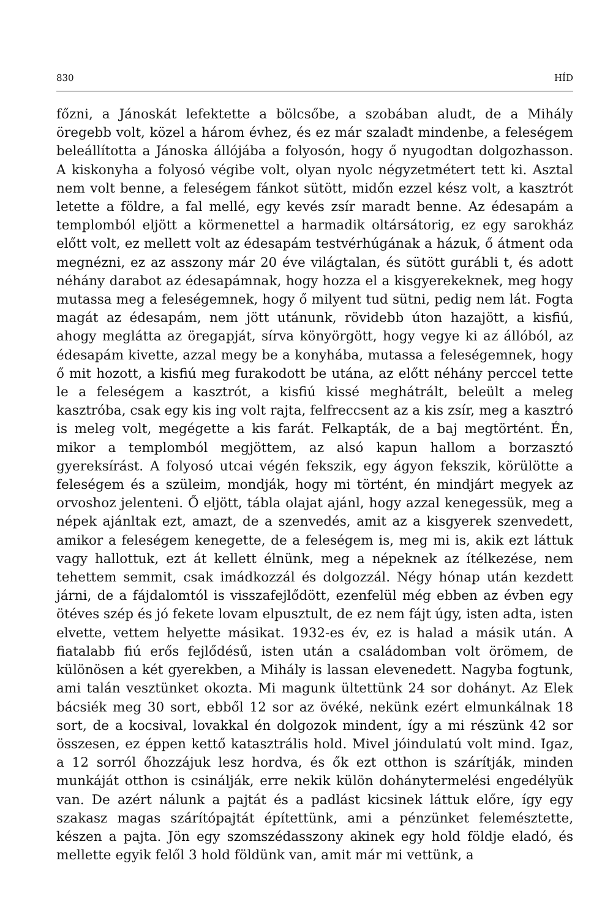830 HÍD
főzni, a Jánoskát lefektette a bölcsőbe, a szobában aludt, de a Mihály öregebb volt, közel a három évhez, és ez már szaladt mindenbe, a feleségem beleállította a Jánoska állójába a folyosón, hogy ő nyugodtan dolgozhasson. A kiskonyha a folyosó végibe volt, olyan nyolc négyzetmétert tett ki. Asztal nem volt benne, a feleségem fánkot sütött, midőn ezzel kész volt, a kasztrót letette a földre, a fal mellé, egy kevés zsír maradt benne. Az édesapám a templomból eljött a körmenettel a harmadik oltársátorig, ez egy sarokház előtt volt, ez mellett volt az édesapám testvérhúgának a házuk, ő átment oda megnézni, ez az asszony már 20 éve világtalan, és sütött gurábli t, és adott néhány darabot az édesapámnak, hogy hozza el a kisgyerekeknek, meg hogy mutassa meg a feleségemnek, hogy ő milyent tud sütni, pedig nem lát. Fogta magát az édesapám, nem jött utánunk, rövidebb úton hazajött, a kisfiú, ahogy meglátta az öregapját, sírva könyörgött, hogy vegye ki az állóból, az édesapám kivette, azzal megy be a konyhába, mutassa a feleségemnek, hogy ő mit hozott, a kisfiú meg furakodott be utána, az előtt néhány perccel tette le a feleségem a kasztrót, a kisfiú kissé meghátrált, beleült a meleg kasztróba, csak egy kis ing volt rajta, felfreccsent az a kis zsír, meg a kasztró is meleg volt, megégette a kis farát. Felkapták, de a baj megtörtént. Én, mikor a templomból megjöttem, az alsó kapun hallom a borzasztó gyereksírást. A folyosó utcai végén fekszik, egy ágyon fekszik, körülötte a feleségem és a szüleim, mondják, hogy mi történt, én mindjárt megyek az orvoshoz jelenteni. Ő eljött, tábla olajat ajánl, hogy azzal kenegessük, meg a népek ajánltak ezt, amazt, de a szenvedés, amit az a kisgyerek szenvedett, amikor a feleségem kenegette, de a feleségem is, meg mi is, akik ezt láttuk vagy hallottuk, ezt át kellett élnünk, meg a népeknek az ítélkezése, nem tehettem semmit, csak imádkozzál és dolgozzál. Négy hónap után kezdett járni, de a fájdalomtól is visszafejlődött, ezenfelül még ebben az évben egy ötéves szép és jó fekete lovam elpusztult, de ez nem fájt úgy, isten adta, isten elvette, vettem helyette másikat. 1932-es év, ez is halad a másik után. A fiatalabb fiú erős fejlődésű, isten után a családomban volt örömem, de különösen a két gyerekben, a Mihály is lassan elevenedett. Nagyba fogtunk, ami talán vesztünket okozta. Mi magunk ültettünk 24 sor dohányt. Az Elek bácsiék meg 30 sort, ebből 12 sor az övéké, nekünk ezért elmunkálnak 18 sort, de a kocsival, lovakkal én dolgozok mindent, így a mi részünk 42 sor összesen, ez éppen kettő katasztrális hold. Mivel jóindulatú volt mind. Igaz, a 12 sorról őhozzájuk lesz hordva, és ők ezt otthon is szárítják, minden munkáját otthon is csinálják, erre nekik külön dohánytermelési engedélyük van. De azért nálunk a pajtát és a padlást kicsinek láttuk előre, így egy szakasz magas szárítópajtát építettünk, ami a pénzünket felemésztette, készen a pajta. Jön egy szomszédasszony akinek egy hold földje eladó, és mellette egyik felől 3 hold földünk van, amit már mi vettünk, a